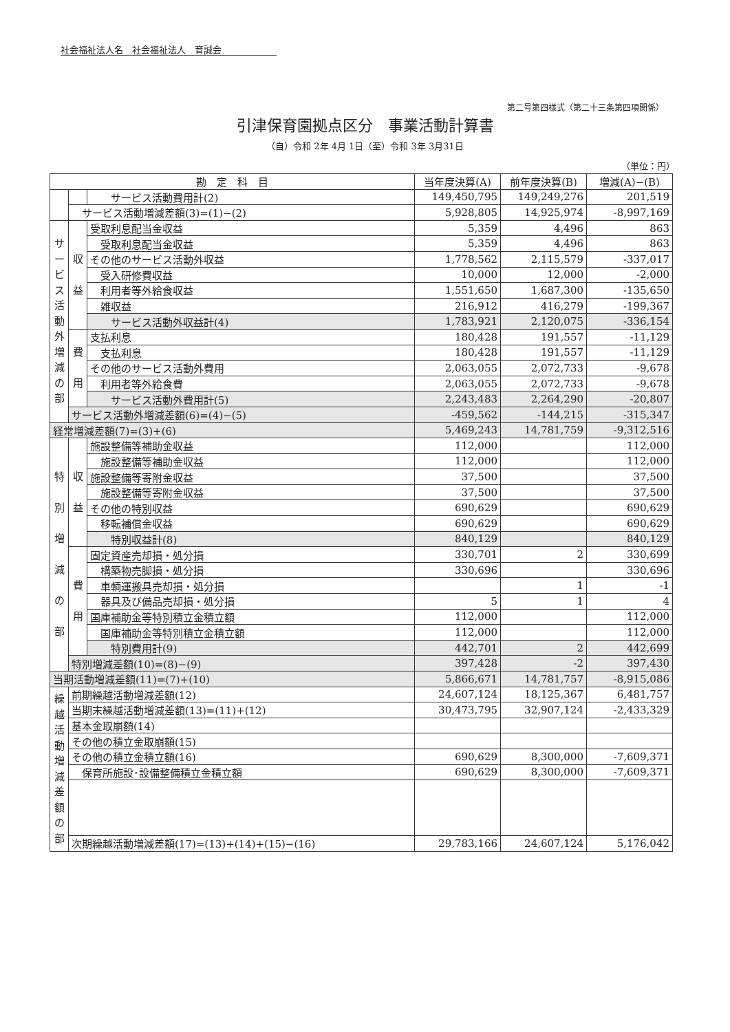社会福祉法人名　社会福祉法人　育誠会
第二号第四様式（第二十三条第四項関係）
引津保育園拠点区分　事業活動計算書
（自）令和 2年 4月 1日（至）令和 3年 3月31日
（単位：円）
| 勘 定 科 目 | | | 当年度決算(A) | 前年度決算(B) | 増減(A)−(B) |
| --- | --- | --- | --- | --- | --- |
| | | サービス活動費用計(2) | 149,450,795 | 149,249,276 | 201,519 |
| | サービス活動増減差額(3)=(1)−(2) | | 5,928,805 | 14,925,974 | -8,997,169 |
| サ ー ビ ス 活 動 外 増 減 の 部 | 収 益 | 受取利息配当金収益 | 5,359 | 4,496 | 863 |
| | | 受取利息配当金収益 | 5,359 | 4,496 | 863 |
| | | その他のサービス活動外収益 | 1,778,562 | 2,115,579 | -337,017 |
| | | 受入研修費収益 | 10,000 | 12,000 | -2,000 |
| | | 利用者等外給食収益 | 1,551,650 | 1,687,300 | -135,650 |
| | | 雑収益 | 216,912 | 416,279 | -199,367 |
| | | サービス活動外収益計(4) | 1,783,921 | 2,120,075 | -336,154 |
| | 費 用 | 支払利息 | 180,428 | 191,557 | -11,129 |
| | | 支払利息 | 180,428 | 191,557 | -11,129 |
| | | その他のサービス活動外費用 | 2,063,055 | 2,072,733 | -9,678 |
| | | 利用者等外給食費 | 2,063,055 | 2,072,733 | -9,678 |
| | | サービス活動外費用計(5) | 2,243,483 | 2,264,290 | -20,807 |
| | サービス活動外増減差額(6)=(4)−(5) | | -459,562 | -144,215 | -315,347 |
| 経常増減差額(7)=(3)+(6) | | | 5,469,243 | 14,781,759 | -9,312,516 |
| 特 別 増 減 の 部 | 収 益 | 施設整備等補助金収益 | 112,000 | | 112,000 |
| | | 施設整備等補助金収益 | 112,000 | | 112,000 |
| | | 施設整備等寄附金収益 | 37,500 | | 37,500 |
| | | 施設整備等寄附金収益 | 37,500 | | 37,500 |
| | | その他の特別収益 | 690,629 | | 690,629 |
| | | 移転補償金収益 | 690,629 | | 690,629 |
| | | 特別収益計(8) | 840,129 | | 840,129 |
| | 費 用 | 固定資産売却損・処分損 | 330,701 | 2 | 330,699 |
| | | 構築物売脚損・処分損 | 330,696 | | 330,696 |
| | | 車輌運搬具売却損・処分損 | | 1 | -1 |
| | | 器具及び備品売却損・処分損 | 5 | 1 | 4 |
| | | 国庫補助金等特別積立金積立額 | 112,000 | | 112,000 |
| | | 国庫補助金等特別積立金積立額 | 112,000 | | 112,000 |
| | | 特別費用計(9) | 442,701 | 2 | 442,699 |
| | 特別増減差額(10)=(8)−(9) | | 397,428 | -2 | 397,430 |
| 当期活動増減差額(11)=(7)+(10) | | | 5,866,671 | 14,781,757 | -8,915,086 |
| 繰 越 活 動 増 減 差 額 の 部 | 前期繰越活動増減差額(12) | | 24,607,124 | 18,125,367 | 6,481,757 |
| | 当期末繰越活動増減差額(13)=(11)+(12) | | 30,473,795 | 32,907,124 | -2,433,329 |
| | 基本金取崩額(14) | | | | |
| | その他の積立金取崩額(15) | | | | |
| | その他の積立金積立額(16) | | 690,629 | 8,300,000 | -7,609,371 |
| | 保育所施設･設備整備積立金積立額 | | 690,629 | 8,300,000 | -7,609,371 |
| | 次期繰越活動増減差額(17)=(13)+(14)+(15)−(16) | | 29,783,166 | 24,607,124 | 5,176,042 |